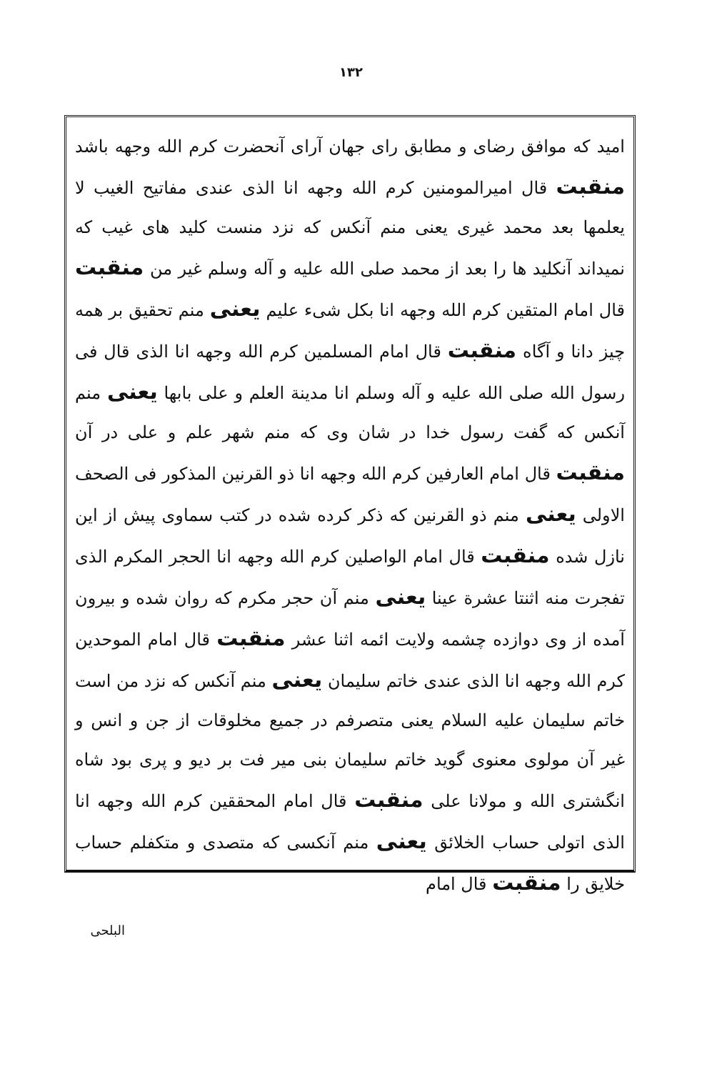۱۳۲
امید که موافق رضای و مطابق رای جهان آرای آنحضرت کرم الله وجهه باشد منقبت قال امیرالمومنین کرم الله وجهه انا الذی عندی مفاتیح الغیب لا یعلمها بعد محمد غیری یعنی منم آنکس که نزد منست کلید های غیب که نمیداند آنکلید ها را بعد از محمد صلی الله علیه و آله وسلم غیر من منقبت قال امام المتقین کرم الله وجهه انا بکل شیء علیم یعنی منم تحقیق بر همه چیز دانا و آگاه منقبت قال امام المسلمین کرم الله وجهه انا الذی قال فی رسول الله صلی الله علیه و آله وسلم انا مدینة العلم و علی بابها یعنی منم آنکس که گفت رسول خدا در شان وی که منم شهر علم و علی در آن منقبت قال امام العارفین کرم الله وجهه انا ذو القرنین المذکور فی الصحف الاولی یعنی منم ذو القرنین که ذکر کرده شده در کتب سماوی پیش از این نازل شده منقبت قال امام الواصلین کرم الله وجهه انا الحجر المکرم الذی تفجرت منه اثنتا عشرة عینا یعنی منم آن حجر مکرم که روان شده و بیرون آمده از وی دوازده چشمه ولایت ائمه اثنا عشر منقبت قال امام الموحدین کرم الله وجهه انا الذی عندی خاتم سلیمان یعنی منم آنکس که نزد من است خاتم سلیمان علیه السلام یعنی متصرفم در جمیع مخلوقات از جن و انس و غیر آن مولوی معنوی گوید خاتم سلیمان بنی میر فت بر دیو و پری بود شاه انگشتری الله و مولانا علی منقبت قال امام المحققین کرم الله وجهه انا الذی اتولی حساب الخلائق یعنی منم آنکسی که متصدی و متکفلم حساب خلایق را منقبت قال امام
البلحی